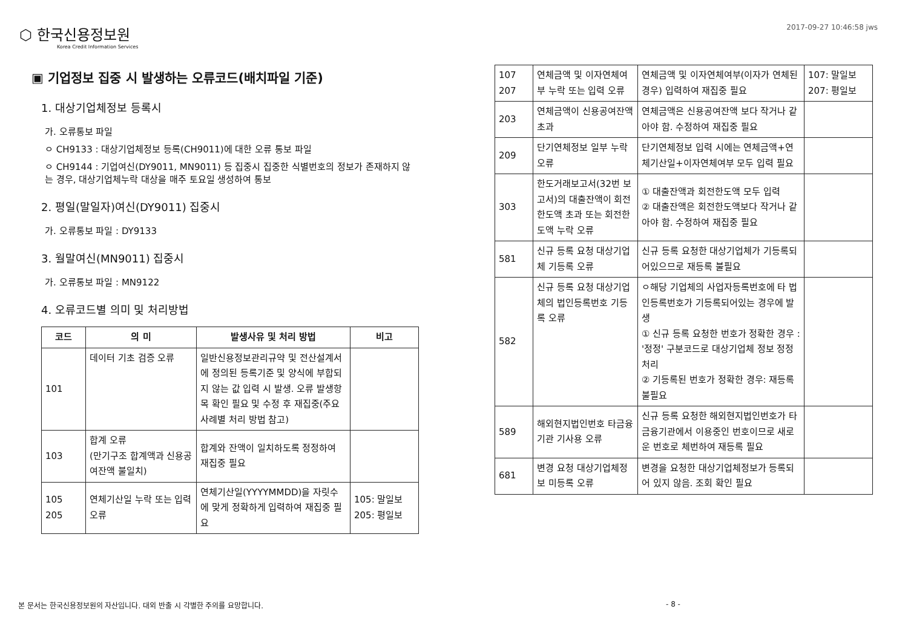⬡ 한국신용정보원
Korea Credit Information Services
2017-09-27 10:46:58 jws
▣ 기업정보 집중 시 발생하는 오류코드(배치파일 기준)
1. 대상기업체정보 등록시
가. 오류통보 파일
ㅇ CH9133 : 대상기업체정보 등록(CH9011)에 대한 오류 통보 파일
ㅇ CH9144 : 기업여신(DY9011, MN9011) 등 집중시 집중한 식별번호의 정보가 존재하지 않는 경우, 대상기업체누락 대상을 매주 토요일 생성하여 통보
2. 평일(말일자)여신(DY9011) 집중시
가. 오류통보 파일 : DY9133
3. 월말여신(MN9011) 집중시
가. 오류통보 파일 : MN9122
4. 오류코드별 의미 및 처리방법
| 코드 | 의 미 | 발생사유 및 처리 방법 | 비고 |
| --- | --- | --- | --- |
| 101 | 데이터 기초 검증 오류 | 일반신용정보관리규약 및 전산설계서에 정의된 등록기준 및 양식에 부합되지 않는 값 입력 시 발생. 오류 발생항목 확인 필요 및 수정 후 재집중(주요 사례별 처리 방법 참고) | |
| 103 | 합계 오류 (만기구조 합계액과 신용공여잔액 불일치) | 합계와 잔액이 일치하도록 정정하여 재집중 필요 | |
| 105 205 | 연체기산일 누락 또는 입력 오류 | 연체기산일(YYYYMMDD)을 자릿수에 맞게 정확하게 입력하여 재집중 필요 | 105: 말일보 205: 평일보 |
| 107 207 | 연체금액 및 이자연체여부 누락 또는 입력 오류 | 연체금액 및 이자연체여부(이자가 연체된 경우) 입력하여 재집중 필요 | 107: 말일보 207: 평일보 |
| 203 | 연체금액이 신용공여잔액 초과 | 연체금액은 신용공여잔액 보다 작거나 같아야 함. 수정하여 재집중 필요 | |
| 209 | 단기연체정보 일부 누락 오류 | 단기연체정보 입력 시에는 연체금액+연체기산일+이자연체여부 모두 입력 필요 | |
| 303 | 한도거래보고서(32번 보고서)의 대출잔액이 회전한도액 초과 또는 회전한도액 누락 오류 | ① 대출잔액과 회전한도액 모두 입력 ② 대출잔액은 회전한도액보다 작거나 같아야 함. 수정하여 재집중 필요 | |
| 581 | 신규 등록 요청 대상기업체 기등록 오류 | 신규 등록 요청한 대상기업체가 기등록되어있으므로 재등록 불필요 | |
| 582 | 신규 등록 요청 대상기업체의 법인등록번호 기등록 오류 | ㅇ해당 기업체의 사업자등록번호에 타 법인등록번호가 기등록되어있는 경우에 발생 ① 신규 등록 요청한 번호가 정확한 경우 : '정정' 구분코드로 대상기업체 정보 정정 처리 ② 기등록된 번호가 정확한 경우: 재등록 불필요 | |
| 589 | 해외현지법인번호 타금융기관 기사용 오류 | 신규 등록 요청한 해외현지법인번호가 타금융기관에서 이용중인 번호이므로 새로운 번호로 체번하여 재등록 필요 | |
| 681 | 변경 요청 대상기업체정보 미등록 오류 | 변경을 요청한 대상기업체정보가 등록되어 있지 않음. 조회 확인 필요 | |
본 문서는 한국신용정보원의 자산입니다. 대외 반출 시 각별한 주의를 요망합니다.
- 8 -